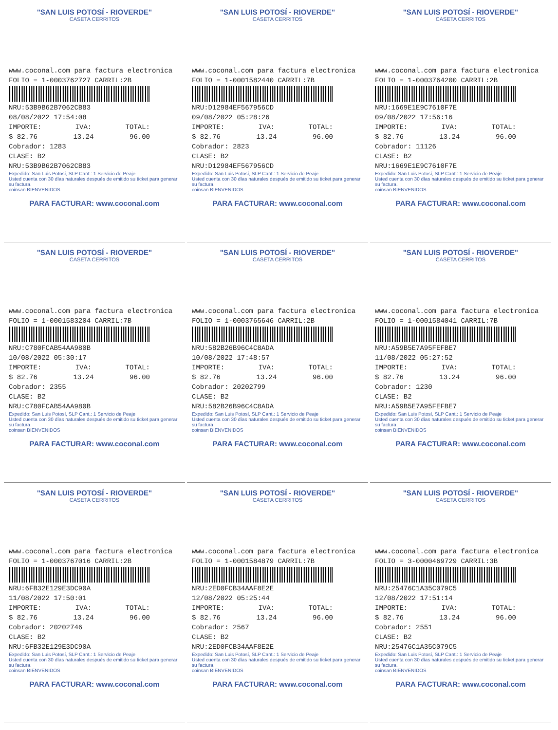"SAN LUIS POTOSÍ - RIOVERDE"
CASETA CERRITOS
www.coconal.com para factura electronica
FOLIO = 1-0003762727 CARRIL:2B
NRU:53B9B62B7062CB83
08/08/2022 17:54:08
IMPORTE: IVA: TOTAL:
$ 82.76 13.24 96.00
Cobrador: 1283
CLASE: B2
NRU:53B9B62B7062CB83
Expedido: San Luis Potosí, SLP Cant.: 1 Servicio de Peaje
Usted cuenta con 30 días naturales después de emitido su ticket para generar su factura.
coinsan BIENVENIDOS
PARA FACTURAR: www.coconal.com
"SAN LUIS POTOSÍ - RIOVERDE"
CASETA CERRITOS
www.coconal.com para factura electronica
FOLIO = 1-0001582440 CARRIL:7B
NRU:D12984EF567956CD
09/08/2022 05:28:26
IMPORTE: IVA: TOTAL:
$ 82.76 13.24 96.00
Cobrador: 2823
CLASE: B2
NRU:D12984EF567956CD
Expedido: San Luis Potosí, SLP Cant.: 1 Servicio de Peaje
Usted cuenta con 30 días naturales después de emitido su ticket para generar su factura.
coinsan BIENVENIDOS
PARA FACTURAR: www.coconal.com
"SAN LUIS POTOSÍ - RIOVERDE"
CASETA CERRITOS
www.coconal.com para factura electronica
FOLIO = 1-0003764200 CARRIL:2B
NRU:1669E1E9C7610F7E
09/08/2022 17:56:16
IMPORTE: IVA: TOTAL:
$ 82.76 13.24 96.00
Cobrador: 11126
CLASE: B2
NRU:1669E1E9C7610F7E
Expedido: San Luis Potosí, SLP Cant.: 1 Servicio de Peaje
Usted cuenta con 30 días naturales después de emitido su ticket para generar su factura.
coinsan BIENVENIDOS
PARA FACTURAR: www.coconal.com
"SAN LUIS POTOSÍ - RIOVERDE"
CASETA CERRITOS
www.coconal.com para factura electronica
FOLIO = 1-0001583204 CARRIL:7B
NRU:C780FCAB54AA980B
10/08/2022 05:30:17
IMPORTE: IVA: TOTAL:
$ 82.76 13.24 96.00
Cobrador: 2355
CLASE: B2
NRU:C780FCAB54AA980B
Expedido: San Luis Potosí, SLP Cant.: 1 Servicio de Peaje
Usted cuenta con 30 días naturales después de emitido su ticket para generar su factura.
coinsan BIENVENIDOS
PARA FACTURAR: www.coconal.com
"SAN LUIS POTOSÍ - RIOVERDE"
CASETA CERRITOS
www.coconal.com para factura electronica
FOLIO = 1-0003765646 CARRIL:2B
NRU:582B26B96C4C8ADA
10/08/2022 17:48:57
IMPORTE: IVA: TOTAL:
$ 82.76 13.24 96.00
Cobrador: 20202799
CLASE: B2
NRU:582B26B96C4C8ADA
Expedido: San Luis Potosí, SLP Cant.: 1 Servicio de Peaje
Usted cuenta con 30 días naturales después de emitido su ticket para generar su factura.
coinsan BIENVENIDOS
PARA FACTURAR: www.coconal.com
"SAN LUIS POTOSÍ - RIOVERDE"
CASETA CERRITOS
www.coconal.com para factura electronica
FOLIO = 1-0001584041 CARRIL:7B
NRU:A59B5E7A95FEFBE7
11/08/2022 05:27:52
IMPORTE: IVA: TOTAL:
$ 82.76 13.24 96.00
Cobrador: 1230
CLASE: B2
NRU:A59B5E7A95FEFBE7
Expedido: San Luis Potosí, SLP Cant.: 1 Servicio de Peaje
Usted cuenta con 30 días naturales después de emitido su ticket para generar su factura.
coinsan BIENVENIDOS
PARA FACTURAR: www.coconal.com
"SAN LUIS POTOSÍ - RIOVERDE"
CASETA CERRITOS
www.coconal.com para factura electronica
FOLIO = 1-0003767016 CARRIL:2B
NRU:6FB32E129E3DC90A
11/08/2022 17:50:01
IMPORTE: IVA: TOTAL:
$ 82.76 13.24 96.00
Cobrador: 20202746
CLASE: B2
NRU:6FB32E129E3DC90A
Expedido: San Luis Potosí, SLP Cant.: 1 Servicio de Peaje
Usted cuenta con 30 días naturales después de emitido su ticket para generar su factura.
coinsan BIENVENIDOS
PARA FACTURAR: www.coconal.com
"SAN LUIS POTOSÍ - RIOVERDE"
CASETA CERRITOS
www.coconal.com para factura electronica
FOLIO = 1-0001584879 CARRIL:7B
NRU:2ED0FCB34AAF8E2E
12/08/2022 05:25:44
IMPORTE: IVA: TOTAL:
$ 82.76 13.24 96.00
Cobrador: 2567
CLASE: B2
NRU:2ED0FCB34AAF8E2E
Expedido: San Luis Potosí, SLP Cant.: 1 Servicio de Peaje
Usted cuenta con 30 días naturales después de emitido su ticket para generar su factura.
coinsan BIENVENIDOS
PARA FACTURAR: www.coconal.com
"SAN LUIS POTOSÍ - RIOVERDE"
CASETA CERRITOS
www.coconal.com para factura electronica
FOLIO = 3-0000469729 CARRIL:3B
NRU:25476C1A35C079C5
12/08/2022 17:51:14
IMPORTE: IVA: TOTAL:
$ 82.76 13.24 96.00
Cobrador: 2551
CLASE: B2
NRU:25476C1A35C079C5
Expedido: San Luis Potosí, SLP Cant.: 1 Servicio de Peaje
Usted cuenta con 30 días naturales después de emitido su ticket para generar su factura.
coinsan BIENVENIDOS
PARA FACTURAR: www.coconal.com